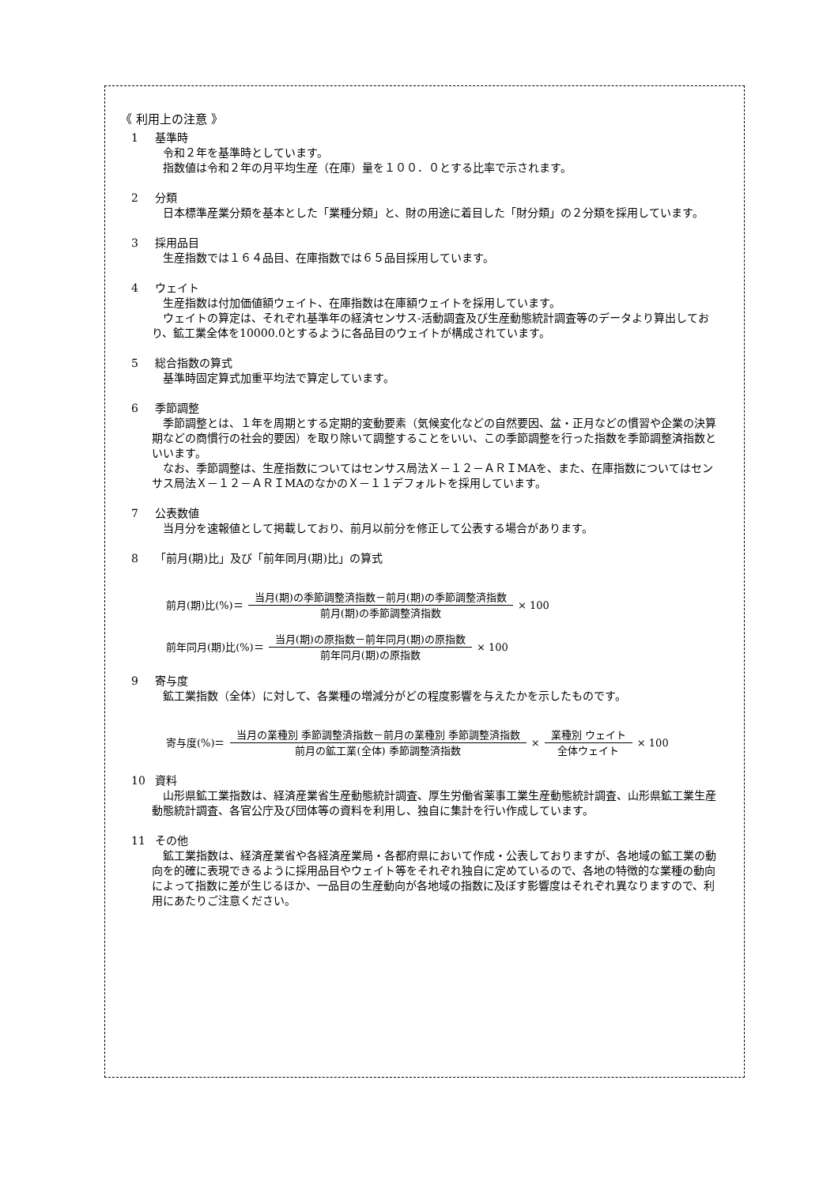《 利用上の注意 》
1 基準時
令和２年を基準時としています。
指数値は令和２年の月平均生産（在庫）量を１００．０とする比率で示されます。
2 分類
日本標準産業分類を基本とした「業種分類」と、財の用途に着目した「財分類」の２分類を採用しています。
3 採用品目
生産指数では１６４品目、在庫指数では６５品目採用しています。
4 ウェイト
生産指数は付加価値額ウェイト、在庫指数は在庫額ウェイトを採用しています。
ウェイトの算定は、それぞれ基準年の経済センサス-活動調査及び生産動態統計調査等のデータより算出しており、鉱工業全体を10000.0とするように各品目のウェイトが構成されています。
5 総合指数の算式
基準時固定算式加重平均法で算定しています。
6 季節調整
季節調整とは、１年を周期とする定期的変動要素（気候変化などの自然要因、盆・正月などの慣習や企業の決算期などの商慣行の社会的要因）を取り除いて調整することをいい、この季節調整を行った指数を季節調整済指数といいます。
なお、季節調整は、生産指数についてはセンサス局法Ｘ－１２－ＡＲＩMAを、また、在庫指数についてはセンサス局法Ｘ－１２－ＡＲＩMAのなかのＸ－１１デフォルトを採用しています。
7 公表数値
当月分を速報値として掲載しており、前月以前分を修正して公表する場合があります。
8 「前月(期)比」及び「前年同月(期)比」の算式
前月(期)比(%)＝ 当月(期)の季節調整済指数－前月(期)の季節調整済指数 前月(期)の季節調整済指数 × 100
前年同月(期)比(%)＝ 当月(期)の原指数－前年同月(期)の原指数 前年同月(期)の原指数 × 100
9 寄与度
鉱工業指数（全体）に対して、各業種の増減分がどの程度影響を与えたかを示したものです。
寄与度(%)＝ 当月の業種別 季節調整済指数－前月の業種別 季節調整済指数 前月の鉱工業(全体) 季節調整済指数 × 業種別 ウェイト 全体ウェイト × 100
10 資料
山形県鉱工業指数は、経済産業省生産動態統計調査、厚生労働省薬事工業生産動態統計調査、山形県鉱工業生産動態統計調査、各官公庁及び団体等の資料を利用し、独自に集計を行い作成しています。
11 その他
鉱工業指数は、経済産業省や各経済産業局・各都府県において作成・公表しておりますが、各地域の鉱工業の動向を的確に表現できるように採用品目やウェイト等をそれぞれ独自に定めているので、各地の特徴的な業種の動向によって指数に差が生じるほか、一品目の生産動向が各地域の指数に及ぼす影響度はそれぞれ異なりますので、利用にあたりご注意ください。